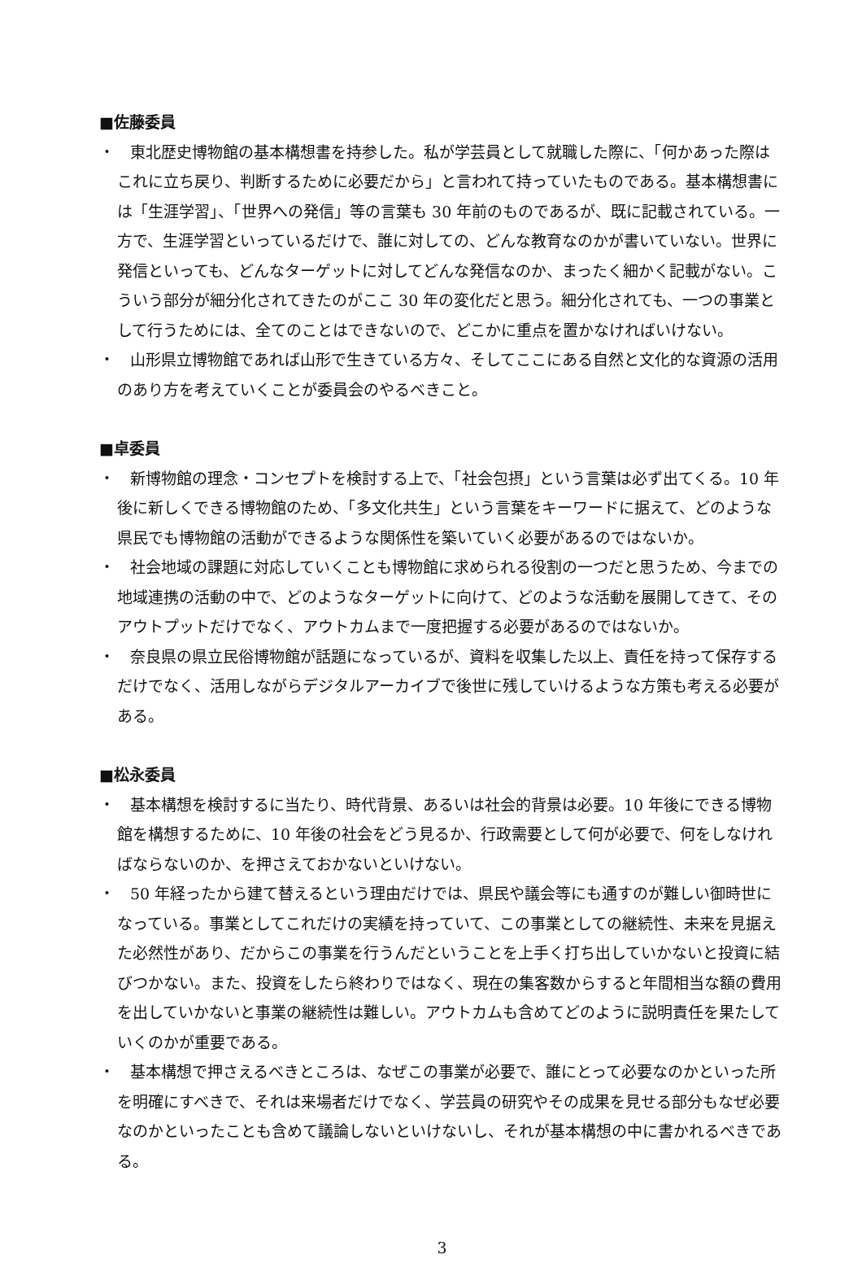■佐藤委員
・　東北歴史博物館の基本構想書を持参した。私が学芸員として就職した際に、「何かあった際はこれに立ち戻り、判断するために必要だから」と言われて持っていたものである。基本構想書には「生涯学習」、「世界への発信」等の言葉も 30 年前のものであるが、既に記載されている。一方で、生涯学習といっているだけで、誰に対しての、どんな教育なのかが書いていない。世界に発信といっても、どんなターゲットに対してどんな発信なのか、まったく細かく記載がない。こういう部分が細分化されてきたのがここ 30 年の変化だと思う。細分化されても、一つの事業として行うためには、全てのことはできないので、どこかに重点を置かなければいけない。
・　山形県立博物館であれば山形で生きている方々、そしてここにある自然と文化的な資源の活用のあり方を考えていくことが委員会のやるべきこと。
■卓委員
・　新博物館の理念・コンセプトを検討する上で、「社会包摂」という言葉は必ず出てくる。10 年後に新しくできる博物館のため、「多文化共生」という言葉をキーワードに据えて、どのような県民でも博物館の活動ができるような関係性を築いていく必要があるのではないか。
・　社会地域の課題に対応していくことも博物館に求められる役割の一つだと思うため、今までの地域連携の活動の中で、どのようなターゲットに向けて、どのような活動を展開してきて、そのアウトプットだけでなく、アウトカムまで一度把握する必要があるのではないか。
・　奈良県の県立民俗博物館が話題になっているが、資料を収集した以上、責任を持って保存するだけでなく、活用しながらデジタルアーカイブで後世に残していけるような方策も考える必要がある。
■松永委員
・　基本構想を検討するに当たり、時代背景、あるいは社会的背景は必要。10 年後にできる博物館を構想するために、10 年後の社会をどう見るか、行政需要として何が必要で、何をしなければならないのか、を押さえておかないといけない。
・　50 年経ったから建て替えるという理由だけでは、県民や議会等にも通すのが難しい御時世になっている。事業としてこれだけの実績を持っていて、この事業としての継続性、未来を見据えた必然性があり、だからこの事業を行うんだということを上手く打ち出していかないと投資に結びつかない。また、投資をしたら終わりではなく、現在の集客数からすると年間相当な額の費用を出していかないと事業の継続性は難しい。アウトカムも含めてどのように説明責任を果たしていくのかが重要である。
・　基本構想で押さえるべきところは、なぜこの事業が必要で、誰にとって必要なのかといった所を明確にすべきで、それは来場者だけでなく、学芸員の研究やその成果を見せる部分もなぜ必要なのかといったことも含めて議論しないといけないし、それが基本構想の中に書かれるべきである。
3